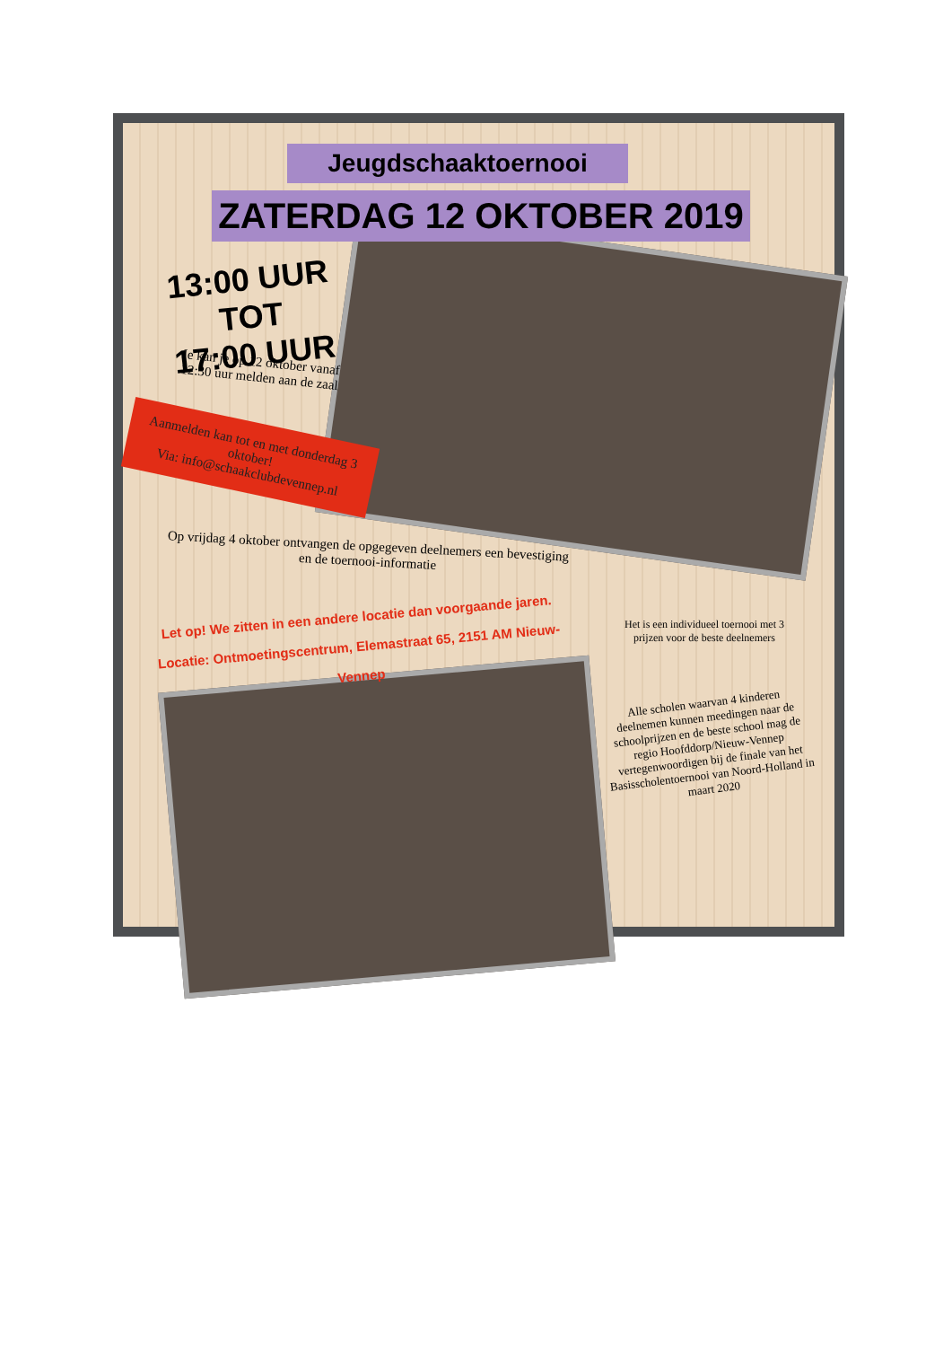Jeugdschaaktoernooi
ZATERDAG 12 OKTOBER 2019
13:00 UUR TOT
17:00 UUR
Je kan je op 12 oktober vanaf 12:30 uur melden aan de zaal
Aanmelden kan tot en met donderdag 3 oktober!
Via: info@schaakclubdevennep.nl
Op vrijdag 4 oktober ontvangen de opgegeven deelnemers een bevestiging en de toernooi-informatie
Let op! We zitten in een andere locatie dan voorgaande jaren.
Locatie: Ontmoetingscentrum, Elemastraat 65, 2151 AM Nieuw-Vennep
Het is een individueel toernooi met 3 prijzen voor de beste deelnemers
Alle scholen waarvan 4 kinderen deelnemen kunnen meedingen naar de schoolprijzen en de beste school mag de regio Hoofddorp/Nieuw-Vennep vertegenwoordigen bij de finale van het Basisscholentoernooi van Noord-Holland in maart 2020